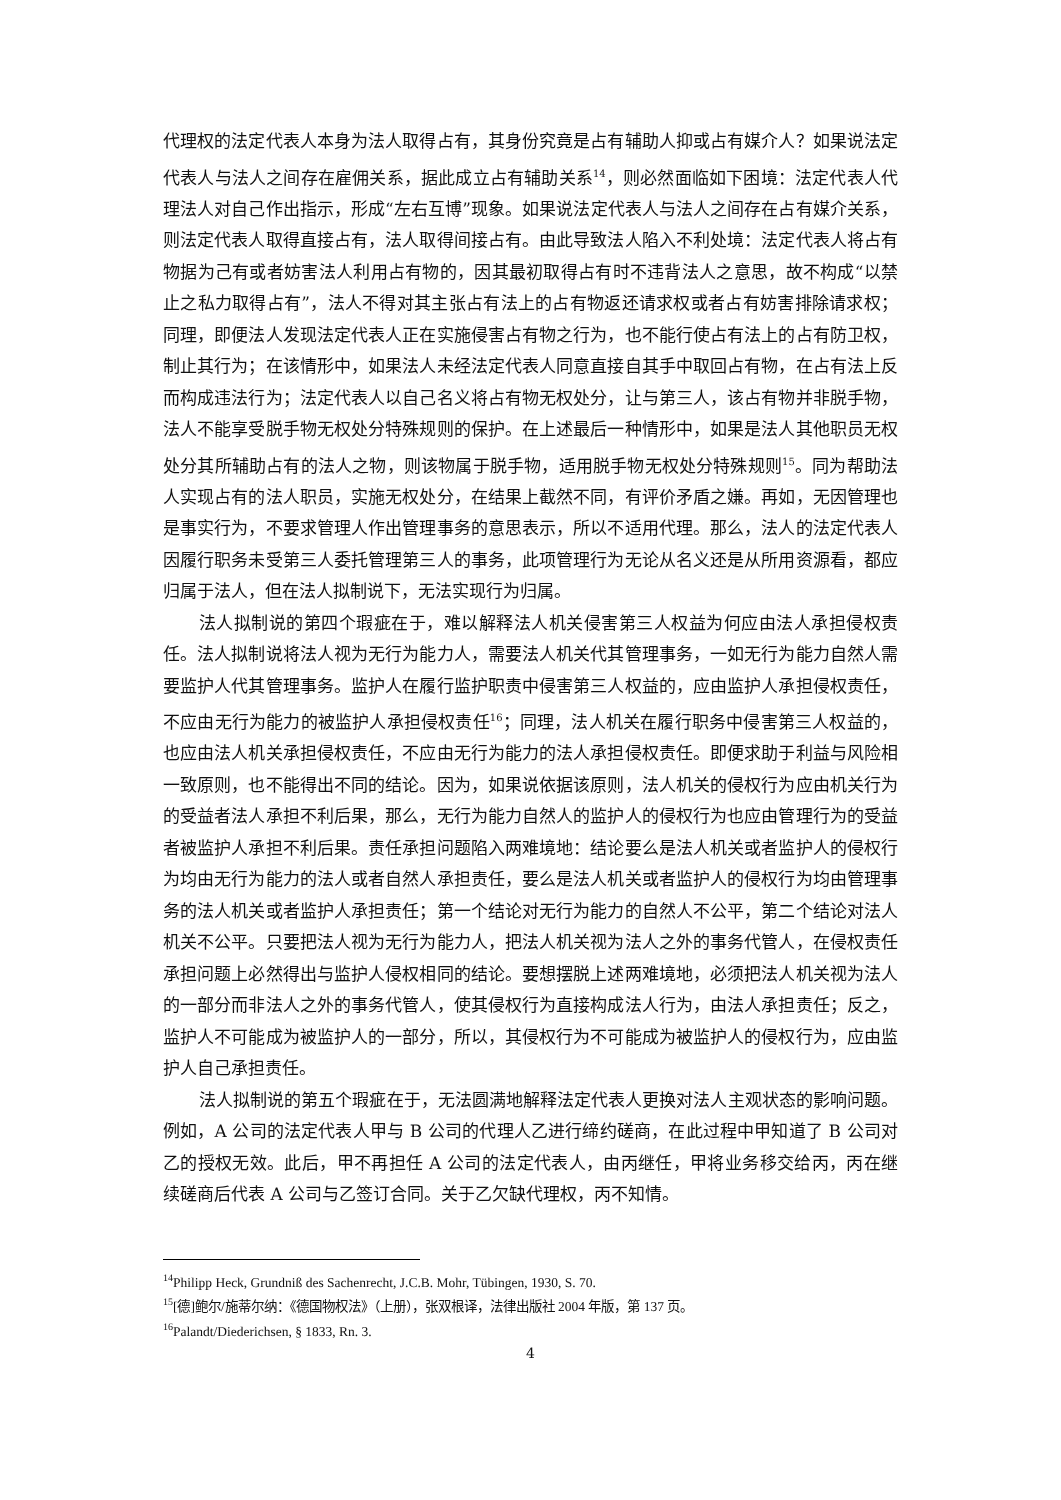代理权的法定代表人本身为法人取得占有，其身份究竟是占有辅助人抑或占有媒介人？如果说法定代表人与法人之间存在雇佣关系，据此成立占有辅助关系<sup>14</sup>，则必然面临如下困境：法定代表人代理法人对自己作出指示，形成“左右互博”现象。如果说法定代表人与法人之间存在占有媒介关系，则法定代表人取得直接占有，法人取得间接占有。由此导致法人陷入不利处境：法定代表人将占有物据为己有或者妨害法人利用占有物的，因其最初取得占有时不违背法人之意思，故不构成“以禁止之私力取得占有”，法人不得对其主张占有法上的占有物返还请求权或者占有妨害排除请求权；同理，即便法人发现法定代表人正在实施侵害占有物之行为，也不能行使占有法上的占有防卫权，制止其行为；在该情形中，如果法人未经法定代表人同意直接自其手中取回占有物，在占有法上反而构成违法行为；法定代表人以自己名义将占有物无权处分，让与第三人，该占有物并非脱手物，法人不能享受脱手物无权处分特殊规则的保护。在上述最后一种情形中，如果是法人其他职员无权处分其所辅助占有的法人之物，则该物属于脱手物，适用脱手物无权处分特殊规则<sup>15</sup>。同为帮助法人实现占有的法人职员，实施无权处分，在结果上截然不同，有评价矛盾之嫌。再如，无因管理也是事实行为，不要求管理人作出管理事务的意思表示，所以不适用代理。那么，法人的法定代表人因履行职务未受第三人委托管理第三人的事务，此项管理行为无论从名义还是从所用资源看，都应归属于法人，但在法人拟制说下，无法实现行为归属。
法人拟制说的第四个瑕疵在于，难以解释法人机关侵害第三人权益为何应由法人承担侵权责任。法人拟制说将法人视为无行为能力人，需要法人机关代其管理事务，一如无行为能力自然人需要监护人代其管理事务。监护人在履行监护职责中侵害第三人权益的，应由监护人承担侵权责任，不应由无行为能力的被监护人承担侵权责任<sup>16</sup>；同理，法人机关在履行职务中侵害第三人权益的，也应由法人机关承担侵权责任，不应由无行为能力的法人承担侵权责任。即便求助于利益与风险相一致原则，也不能得出不同的结论。因为，如果说依据该原则，法人机关的侵权行为应由机关行为的受益者法人承担不利后果，那么，无行为能力自然人的监护人的侵权行为也应由管理行为的受益者被监护人承担不利后果。责任承担问题陷入两难境地：结论要么是法人机关或者监护人的侵权行为均由无行为能力的法人或者自然人承担责任，要么是法人机关或者监护人的侵权行为均由管理事务的法人机关或者监护人承担责任；第一个结论对无行为能力的自然人不公平，第二个结论对法人机关不公平。只要把法人视为无行为能力人，把法人机关视为法人之外的事务代管人，在侵权责任承担问题上必然得出与监护人侵权相同的结论。要想摆脱上述两难境地，必须把法人机关视为法人的一部分而非法人之外的事务代管人，使其侵权行为直接构成法人行为，由法人承担责任；反之，监护人不可能成为被监护人的一部分，所以，其侵权行为不可能成为被监护人的侵权行为，应由监护人自己承担责任。
法人拟制说的第五个瑕疵在于，无法圆满地解释法定代表人更换对法人主观状态的影响问题。例如，A 公司的法定代表人甲与 B 公司的代理人乙进行缔约磋商，在此过程中甲知道了 B 公司对乙的授权无效。此后，甲不再担任 A 公司的法定代表人，由丙继任，甲将业务移交给丙，丙在继续磋商后代表 A 公司与乙签订合同。关于乙欠缺代理权，丙不知情。
<sup>14</sup> Philipp Heck, Grundniß des Sachenrecht, J.C.B. Mohr, Tübingen, 1930, S. 70.
<sup>15</sup> [德]鲍尔/施蒂尔纳：《德国物权法》（上册），张双根译，法律出版社 2004 年版，第 137 页。
<sup>16</sup> Palandt/Diederichsen, § 1833, Rn. 3.
4